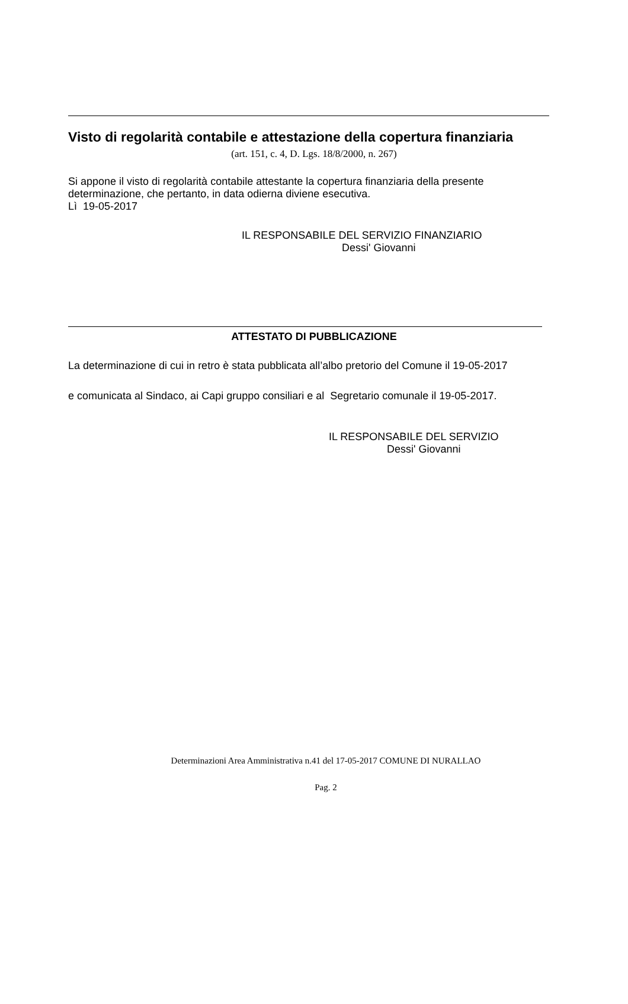Visto di regolarità contabile e attestazione della copertura finanziaria
(art. 151, c. 4, D. Lgs. 18/8/2000, n. 267)
Si appone il visto di regolarità contabile attestante la copertura finanziaria della presente determinazione, che pertanto, in data odierna diviene esecutiva.
Lì 19-05-2017
IL RESPONSABILE DEL SERVIZIO FINANZIARIO
Dessi' Giovanni
ATTESTATO DI PUBBLICAZIONE
La determinazione di cui in retro è stata pubblicata all’albo pretorio del Comune il 19-05-2017
e comunicata al Sindaco, ai Capi gruppo consiliari e al Segretario comunale il 19-05-2017.
IL RESPONSABILE DEL SERVIZIO
Dessi' Giovanni
Determinazioni Area Amministrativa n.41 del 17-05-2017 COMUNE DI NURALLAO
Pag. 2